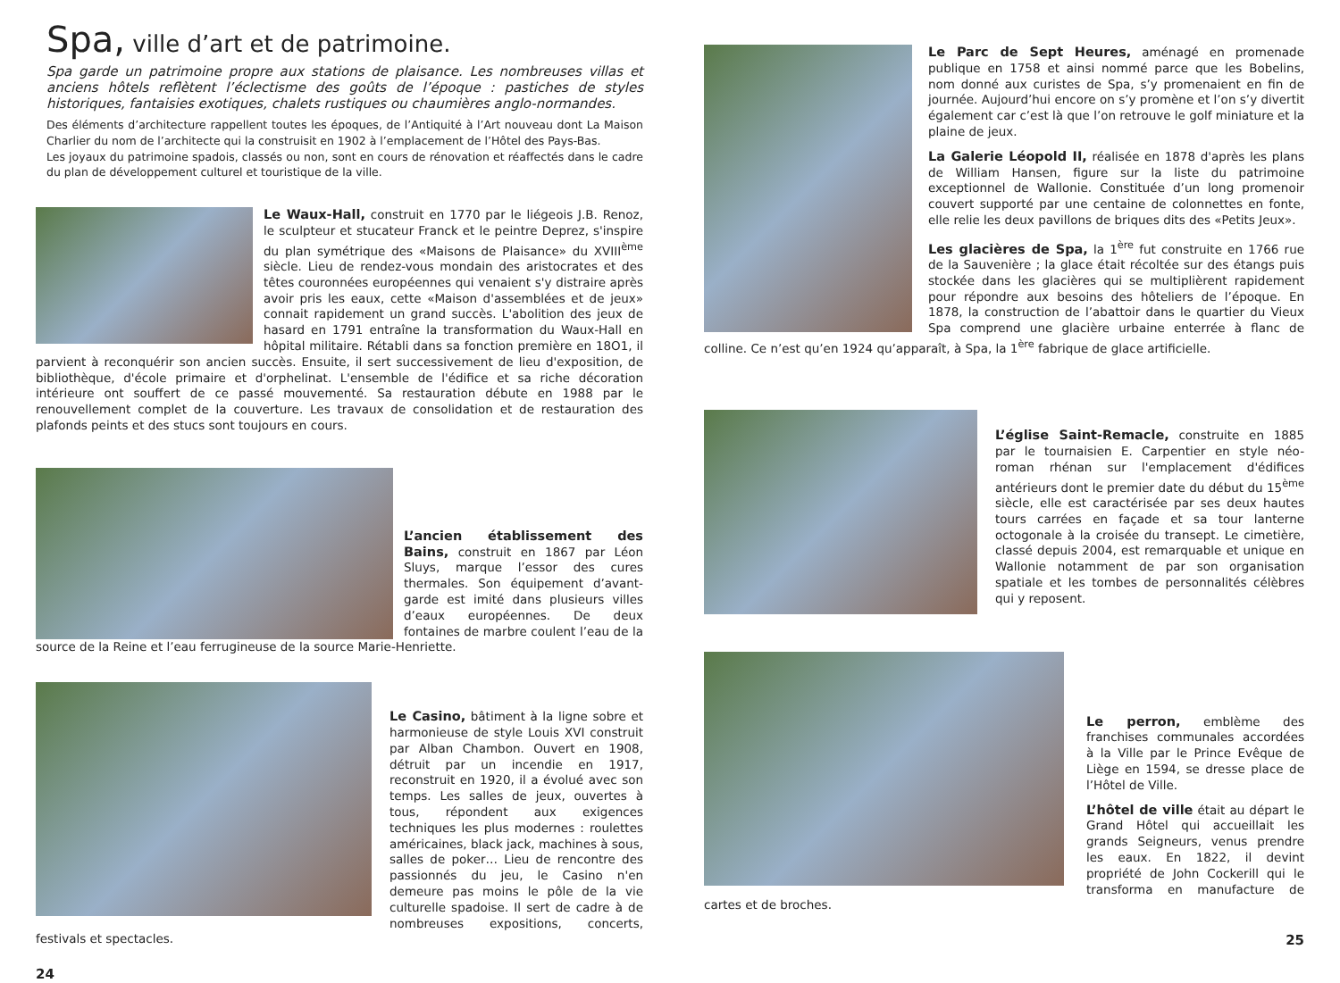Spa, ville d’art et de patrimoine.
Spa garde un patrimoine propre aux stations de plaisance. Les nombreuses villas et anciens hôtels reflètent l’éclectisme des goûts de l’époque : pastiches de styles historiques, fantaisies exotiques, chalets rustiques ou chaumières anglo-normandes.
Des éléments d’architecture rappellent toutes les époques, de l’Antiquité à l’Art nouveau dont La Maison Charlier du nom de l’architecte qui la construisit en 1902 à l’emplacement de l’Hôtel des Pays-Bas.
Les joyaux du patrimoine spadois, classés ou non, sont en cours de rénovation et réaffectés dans le cadre du plan de développement culturel et touristique de la ville.
Le Waux-Hall, construit en 1770 par le liégeois J.B. Renoz, le sculpteur et stucateur Franck et le peintre Deprez, s'inspire du plan symétrique des «Maisons de Plaisance» du XVIII<sup>ème</sup> siècle. Lieu de rendez-vous mondain des aristocrates et des têtes couronnées européennes qui venaient s'y distraire après avoir pris les eaux, cette «Maison d'assemblées et de jeux» connait rapidement un grand succès. L'abolition des jeux de hasard en 1791 entraîne la transformation du Waux-Hall en hôpital militaire. Rétabli dans sa fonction première en 18O1, il parvient à reconquérir son ancien succès. Ensuite, il sert successivement de lieu d'exposition, de bibliothèque, d'école primaire et d'orphelinat. L'ensemble de l'édifice et sa riche décoration intérieure ont souffert de ce passé mouvementé. Sa restauration débute en 1988 par le renouvellement complet de la couverture. Les travaux de consolidation et de restauration des plafonds peints et des stucs sont toujours en cours.
L’ancien établissement des Bains, construit en 1867 par Léon Sluys, marque l’essor des cures thermales. Son équipement d’avant-garde est imité dans plusieurs villes d’eaux européennes. De deux fontaines de marbre coulent l’eau de la source de la Reine et l’eau ferrugineuse de la source Marie-Henriette.
Le Casino, bâtiment à la ligne sobre et harmonieuse de style Louis XVI construit par Alban Chambon. Ouvert en 1908, détruit par un incendie en 1917, reconstruit en 1920, il a évolué avec son temps. Les salles de jeux, ouvertes à tous, répondent aux exigences techniques les plus modernes : roulettes américaines, black jack, machines à sous, salles de poker… Lieu de rencontre des passionnés du jeu, le Casino n'en demeure pas moins le pôle de la vie culturelle spadoise. Il sert de cadre à de nombreuses expositions, concerts, festivals et spectacles.
24
Le Parc de Sept Heures, aménagé en promenade publique en 1758 et ainsi nommé parce que les Bobelins, nom donné aux curistes de Spa, s’y promenaient en fin de journée. Aujourd’hui encore on s’y promène et l’on s’y divertit également car c’est là que l’on retrouve le golf miniature et la plaine de jeux.
La Galerie Léopold II, réalisée en 1878 d'après les plans de William Hansen, figure sur la liste du patrimoine exceptionnel de Wallonie. Constituée d’un long promenoir couvert supporté par une centaine de colonnettes en fonte, elle relie les deux pavillons de briques dits des «Petits Jeux».
Les glacières de Spa, la 1<sup>ère</sup> fut construite en 1766 rue de la Sauvenière ; la glace était récoltée sur des étangs puis stockée dans les glacières qui se multiplièrent rapidement pour répondre aux besoins des hôteliers de l’époque. En 1878, la construction de l’abattoir dans le quartier du Vieux Spa comprend une glacière urbaine enterrée à flanc de colline. Ce n’est qu’en 1924 qu’apparaît, à Spa, la 1<sup>ère</sup> fabrique de glace artificielle.
L’église Saint-Remacle, construite en 1885 par le tournaisien E. Carpentier en style néo-roman rhénan sur l'emplacement d'édifices antérieurs dont le premier date du début du 15<sup>ème</sup> siècle, elle est caractérisée par ses deux hautes tours carrées en façade et sa tour lanterne octogonale à la croisée du transept. Le cimetière, classé depuis 2004, est remarquable et unique en Wallonie notamment de par son organisation spatiale et les tombes de personnalités célèbres qui y reposent.
Le perron, emblème des franchises communales accordées à la Ville par le Prince Evêque de Liège en 1594, se dresse place de l’Hôtel de Ville.
L’hôtel de ville était au départ le Grand Hôtel qui accueillait les grands Seigneurs, venus prendre les eaux. En 1822, il devint propriété de John Cockerill qui le transforma en manufacture de cartes et de broches.
25